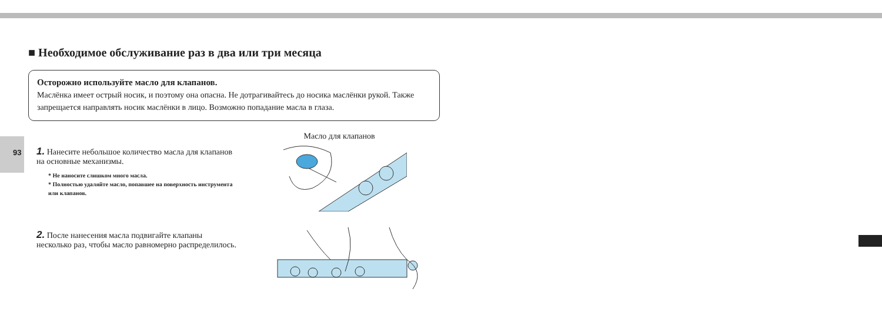■ Необходимое обслуживание раз в два или три месяца
Осторожно используйте масло для клапанов.
Маслёнка имеет острый носик, и поэтому она опасна. Не дотрагивайтесь до носика маслёнки рукой. Также запрещается направлять носик маслёнки в лицо. Возможно попадание масла в глаза.
93
1. Нанесите небольшое количество масла для клапанов на основные механизмы.
* Не наносите слишком много масла.
* Полностью удаляйте масло, попавшее на поверхность инструмента или клапанов.
Масло для клапанов
2. После нанесения масла подвигайте клапаны несколько раз, чтобы масло равномерно распределилось.